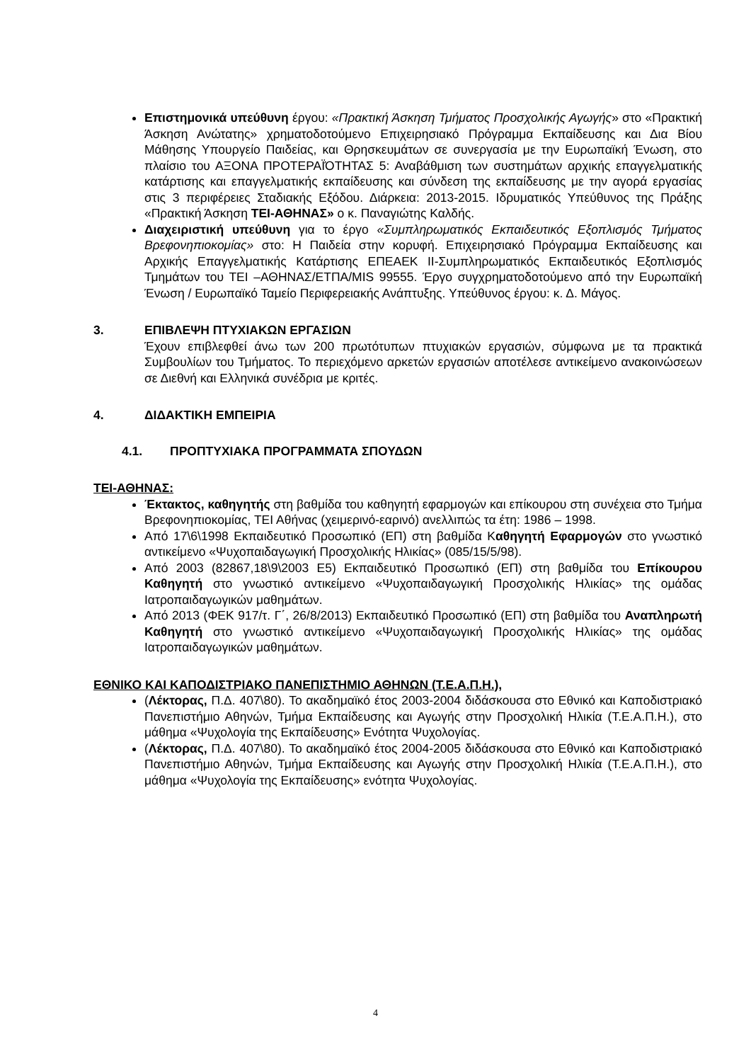Επιστημονικά υπεύθυνη έργου: «Πρακτική Άσκηση Τμήματος Προσχολικής Αγωγής» στο «Πρακτική Άσκηση Ανώτατης» χρηματοδοτούμενο Επιχειρησιακό Πρόγραμμα Εκπαίδευσης και Δια Βίου Μάθησης Υπουργείο Παιδείας, και Θρησκευμάτων σε συνεργασία με την Ευρωπαϊκή Ένωση, στο πλαίσιο του ΑΞΟΝΑ ΠΡΟΤΕΡΑΪΌΤΗΤΑΣ 5: Αναβάθμιση των συστημάτων αρχικής επαγγελματικής κατάρτισης και επαγγελματικής εκπαίδευσης και σύνδεση της εκπαίδευσης με την αγορά εργασίας στις 3 περιφέρειες Σταδιακής Εξόδου. Διάρκεια: 2013-2015. Ιδρυματικός Υπεύθυνος της Πράξης «Πρακτική Άσκηση ΤΕΙ-ΑΘΗΝΑΣ» ο κ. Παναγιώτης Καλδής.
Διαχειριστική υπεύθυνη για το έργο «Συμπληρωματικός Εκπαιδευτικός Εξοπλισμός Τμήματος Βρεφονηπιοκομίας» στο: Η Παιδεία στην κορυφή. Επιχειρησιακό Πρόγραμμα Εκπαίδευσης και Αρχικής Επαγγελματικής Κατάρτισης ΕΠΕΑΕΚ ΙΙ-Συμπληρωματικός Εκπαιδευτικός Εξοπλισμός Τμημάτων του ΤΕΙ –ΑΘΗΝΑΣ/ΕΤΠΑ/MIS 99555. Έργο συγχρηματοδοτούμενο από την Ευρωπαϊκή Ένωση / Ευρωπαϊκό Ταμείο Περιφερειακής Ανάπτυξης. Υπεύθυνος έργου: κ. Δ. Μάγος.
3. ΕΠΙΒΛΕΨΗ ΠΤΥΧΙΑΚΩΝ ΕΡΓΑΣΙΩΝ
Έχουν επιβλεφθεί άνω των 200 πρωτότυπων πτυχιακών εργασιών, σύμφωνα με τα πρακτικά Συμβουλίων του Τμήματος. Το περιεχόμενο αρκετών εργασιών αποτέλεσε αντικείμενο ανακοινώσεων σε Διεθνή και Ελληνικά συνέδρια με κριτές.
4. ΔΙΔΑΚΤΙΚΗ ΕΜΠΕΙΡΙΑ
4.1. ΠΡΟΠΤΥΧΙΑΚΑ ΠΡΟΓΡΑΜΜΑΤΑ ΣΠΟΥΔΩΝ
ΤΕΙ-ΑΘΗΝΑΣ:
Έκτακτος, καθηγητής στη βαθμίδα του καθηγητή εφαρμογών και επίκουρου στη συνέχεια στο Τμήμα Βρεφονηπιοκομίας, ΤΕΙ Αθήνας (χειμερινό-εαρινό) ανελλιπώς τα έτη: 1986 – 1998.
Από 17\6\1998 Εκπαιδευτικό Προσωπικό (ΕΠ) στη βαθμίδα Καθηγητή Εφαρμογών στο γνωστικό αντικείμενο «Ψυχοπαιδαγωγική Προσχολικής Ηλικίας» (085/15/5/98).
Από 2003 (82867,18\9\2003 Ε5) Εκπαιδευτικό Προσωπικό (ΕΠ) στη βαθμίδα του Επίκουρου Καθηγητή στο γνωστικό αντικείμενο «Ψυχοπαιδαγωγική Προσχολικής Ηλικίας» της ομάδας Ιατροπαιδαγωγικών μαθημάτων.
Από 2013 (ΦΕΚ 917/τ. Γ΄, 26/8/2013) Εκπαιδευτικό Προσωπικό (ΕΠ) στη βαθμίδα του Αναπληρωτή Καθηγητή στο γνωστικό αντικείμενο «Ψυχοπαιδαγωγική Προσχολικής Ηλικίας» της ομάδας Ιατροπαιδαγωγικών μαθημάτων.
ΕΘΝΙΚΟ ΚΑΙ ΚΑΠΟΔΙΣΤΡΙΑΚΟ ΠΑΝΕΠΙΣΤΗΜΙΟ ΑΘΗΝΩΝ (Τ.Ε.Α.Π.Η.),
(Λέκτορας, Π.Δ. 407\80). Το ακαδημαϊκό έτος 2003-2004 διδάσκουσα στο Εθνικό και Καποδιστριακό Πανεπιστήμιο Αθηνών, Τμήμα Εκπαίδευσης και Αγωγής στην Προσχολική Ηλικία (Τ.Ε.Α.Π.Η.), στο μάθημα «Ψυχολογία της Εκπαίδευσης» Ενότητα Ψυχολογίας.
(Λέκτορας, Π.Δ. 407\80). Το ακαδημαϊκό έτος 2004-2005 διδάσκουσα στο Εθνικό και Καποδιστριακό Πανεπιστήμιο Αθηνών, Τμήμα Εκπαίδευσης και Αγωγής στην Προσχολική Ηλικία (Τ.Ε.Α.Π.Η.), στο μάθημα «Ψυχολογία της Εκπαίδευσης» ενότητα Ψυχολογίας.
4